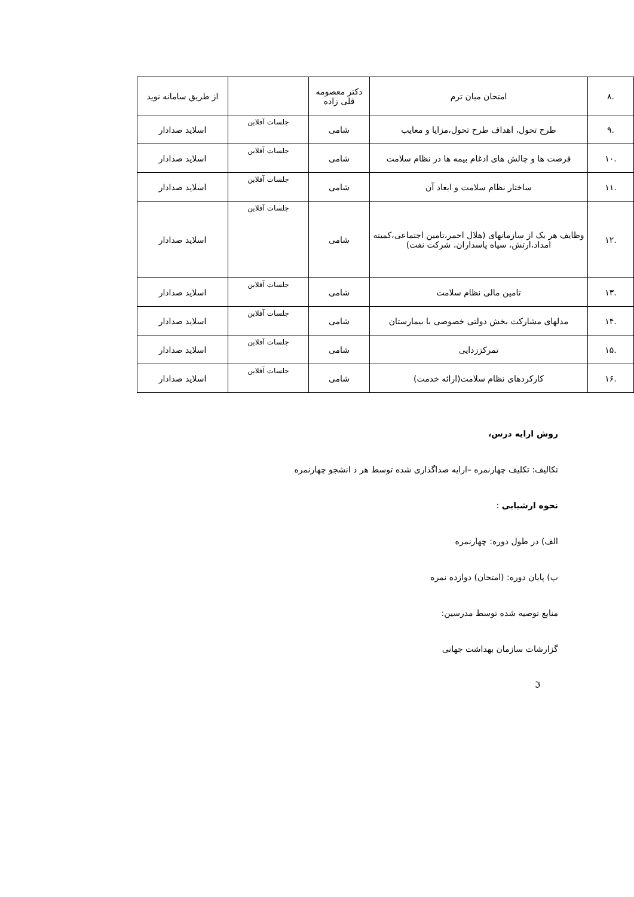| .۸ | امتحان میان ترم | دکتر معصومه قلی زاده | | از طریق سامانه نوید |
| .۹ | طرح تحول، اهداف طرح تحول،مزایا و معایب | شامی | جلسات آفلاین | اسلاید صدادار |
| .۱۰ | فرصت ها و چالش های ادغام بیمه ها در نظام سلامت | شامی | جلسات آفلاین | اسلاید صدادار |
| .۱۱ | ساختار نظام سلامت و ابعاد آن | شامی | جلسات آفلاین | اسلاید صدادار |
| .۱۲ | وظایف هر یک از سازمانهای (هلال احمر،تامین اجتماعی،کمیته امداد،ارتش، سپاه پاسداران، شرکت نفت) | شامی | جلسات آفلاین | اسلاید صدادار |
| .۱۳ | تامین مالی نظام سلامت | شامی | جلسات آفلاین | اسلاید صدادار |
| .۱۴ | مدلهای مشارکت بخش دولتی خصوصی با بیمارستان | شامی | جلسات آفلاین | اسلاید صدادار |
| .۱۵ | تمرکززدایی | شامی | جلسات آفلاین | اسلاید صدادار |
| .۱۶ | کارکردهای نظام سلامت(ارائه خدمت) | شامی | جلسات آفلاین | اسلاید صدادار |
روش ارایه درس،
تکالیف: تکلیف چهارنمره –ارایه صداگذاری شده توسط هر د انشجو چهارنمره
نحوه ارشیابی :
الف) در طول دوره: چهارنمره
ب) پایان دوره: (امتحان) دوازده نمره
منابع توصیه شده توسط مدرسین:
گزارشات سازمان بهداشت جهانی
ℑ